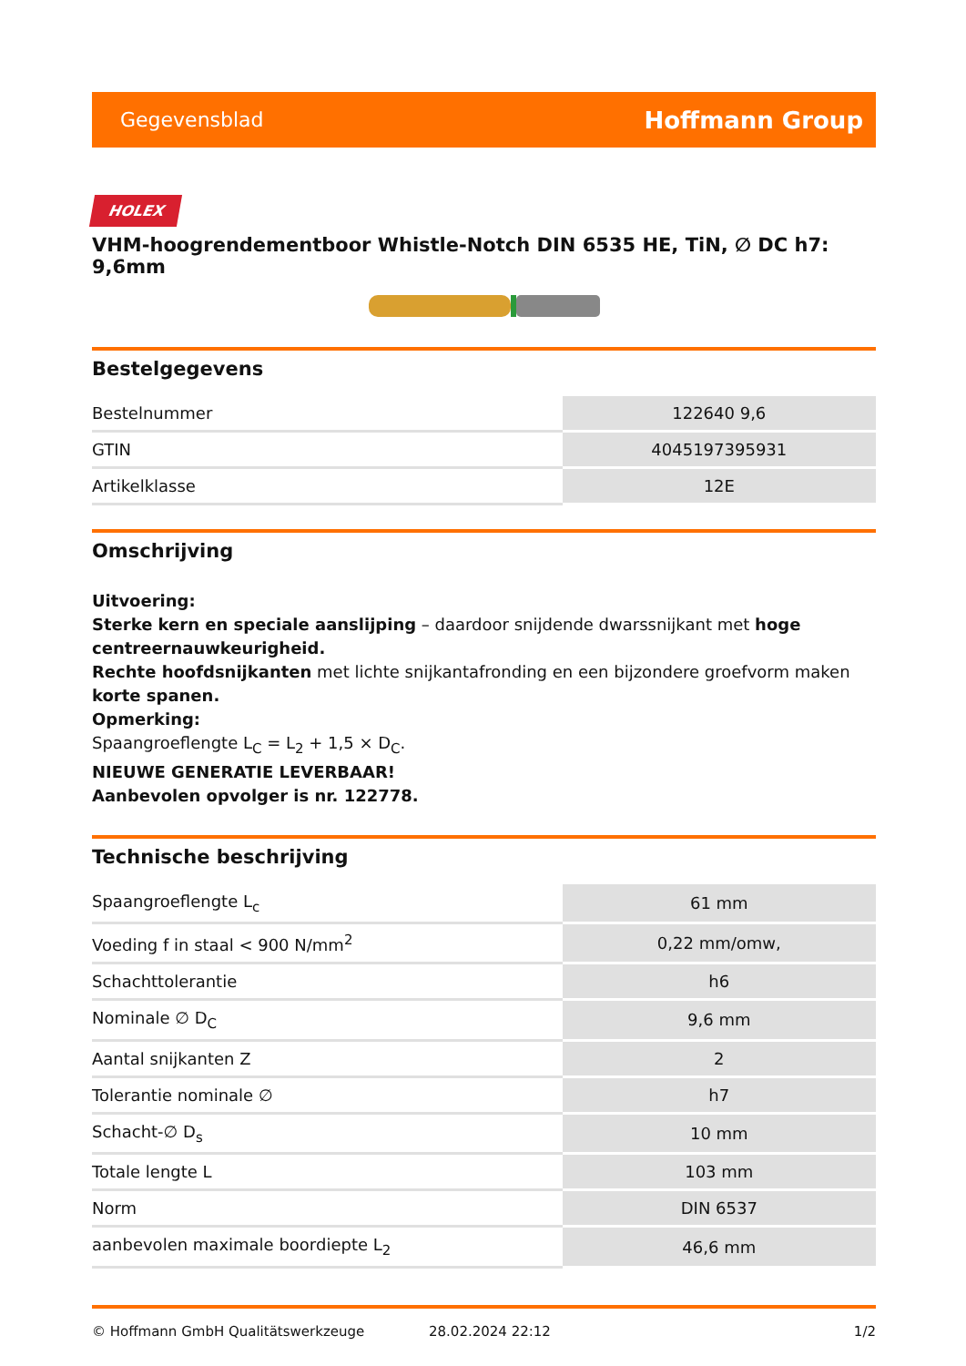Gegevensblad Hoffmann Group
HOLEX
VHM-hoogrendementboor Whistle-Notch DIN 6535 HE, TiN, ∅ DC h7: 9,6mm
Bestelgegevens
| Bestelnummer | 122640 9,6 |
| GTIN | 4045197395931 |
| Artikelklasse | 12E |
Omschrijving
Uitvoering:
Sterke kern en speciale aanslijping – daardoor snijdende dwarssnijkant met hoge centreernauwkeurigheid.
Rechte hoofdsnijkanten met lichte snijkantafronding en een bijzondere groefvorm maken korte spanen.
Opmerking:
Spaangroeflengte L<sub>C</sub> = L<sub>2</sub> + 1,5 × D<sub>C</sub>.
NIEUWE GENERATIE LEVERBAAR!
Aanbevolen opvolger is nr. 122778.
Technische beschrijving
| Spaangroeflengte L<sub>c</sub> | 61 mm |
| Voeding f in staal < 900 N/mm<sup>2</sup> | 0,22 mm/omw, |
| Schachttolerantie | h6 |
| Nominale ∅ D<sub>C</sub> | 9,6 mm |
| Aantal snijkanten Z | 2 |
| Tolerantie nominale ∅ | h7 |
| Schacht-∅ D<sub>s</sub> | 10 mm |
| Totale lengte L | 103 mm |
| Norm | DIN 6537 |
| aanbevolen maximale boordiepte L<sub>2</sub> | 46,6 mm |
© Hoffmann GmbH Qualitätswerkzeuge 28.02.2024 22:12 1/2